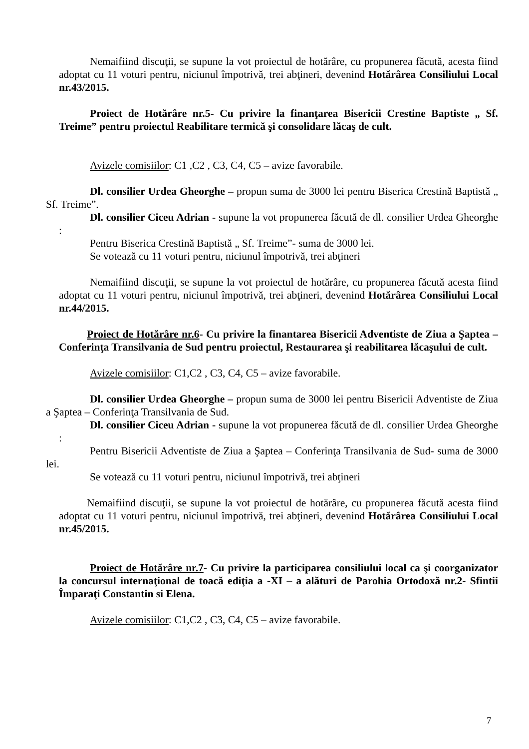Nemaifiind discuţii, se supune la vot proiectul de hotărâre, cu propunerea făcută, acesta fiind adoptat cu 11 voturi pentru, niciunul împotrivă, trei abţineri, devenind Hotărârea Consiliului Local nr.43/2015.
Proiect de Hotărâre nr.5- Cu privire la finanţarea Bisericii Crestine Baptiste „ Sf. Treime” pentru proiectul Reabilitare termică şi consolidare lăcaş de cult.
Avizele comisiilor: C1 ,C2 , C3, C4, C5 – avize favorabile.
Dl. consilier Urdea Gheorghe – propun suma de 3000 lei pentru Biserica Crestină Baptistă „ Sf. Treime”.
Dl. consilier Ciceu Adrian - supune la vot propunerea făcută de dl. consilier Urdea Gheorghe :
Pentru Biserica Crestină Baptistă „ Sf. Treime”- suma de 3000 lei.
Se votează cu 11 voturi pentru, niciunul împotrivă, trei abţineri
Nemaifiind discuţii, se supune la vot proiectul de hotărâre, cu propunerea făcută acesta fiind adoptat cu 11 voturi pentru, niciunul împotrivă, trei abţineri, devenind Hotărârea Consiliului Local nr.44/2015.
Proiect de Hotărâre nr.6- Cu privire la finantarea Bisericii Adventiste de Ziua a Şaptea – Conferinţa Transilvania de Sud pentru proiectul, Restaurarea şi reabilitarea lăcaşului de cult.
Avizele comisiilor: C1,C2 , C3, C4, C5 – avize favorabile.
Dl. consilier Urdea Gheorghe – propun suma de 3000 lei pentru Bisericii Adventiste de Ziua a Şaptea – Conferinţa Transilvania de Sud.
Dl. consilier Ciceu Adrian - supune la vot propunerea făcută de dl. consilier Urdea Gheorghe :
Pentru Bisericii Adventiste de Ziua a Şaptea – Conferinţa Transilvania de Sud- suma de 3000 lei.
Se votează cu 11 voturi pentru, niciunul împotrivă, trei abţineri
Nemaifiind discuţii, se supune la vot proiectul de hotărâre, cu propunerea făcută acesta fiind adoptat cu 11 voturi pentru, niciunul împotrivă, trei abţineri, devenind Hotărârea Consiliului Local nr.45/2015.
Proiect de Hotărâre nr.7- Cu privire la participarea consiliului local ca şi coorganizator la concursul internaţional de toacă ediţia a -XI – a alături de Parohia Ortodoxă nr.2- Sfintii Împaraţi Constantin si Elena.
Avizele comisiilor: C1,C2 , C3, C4, C5 – avize favorabile.
7